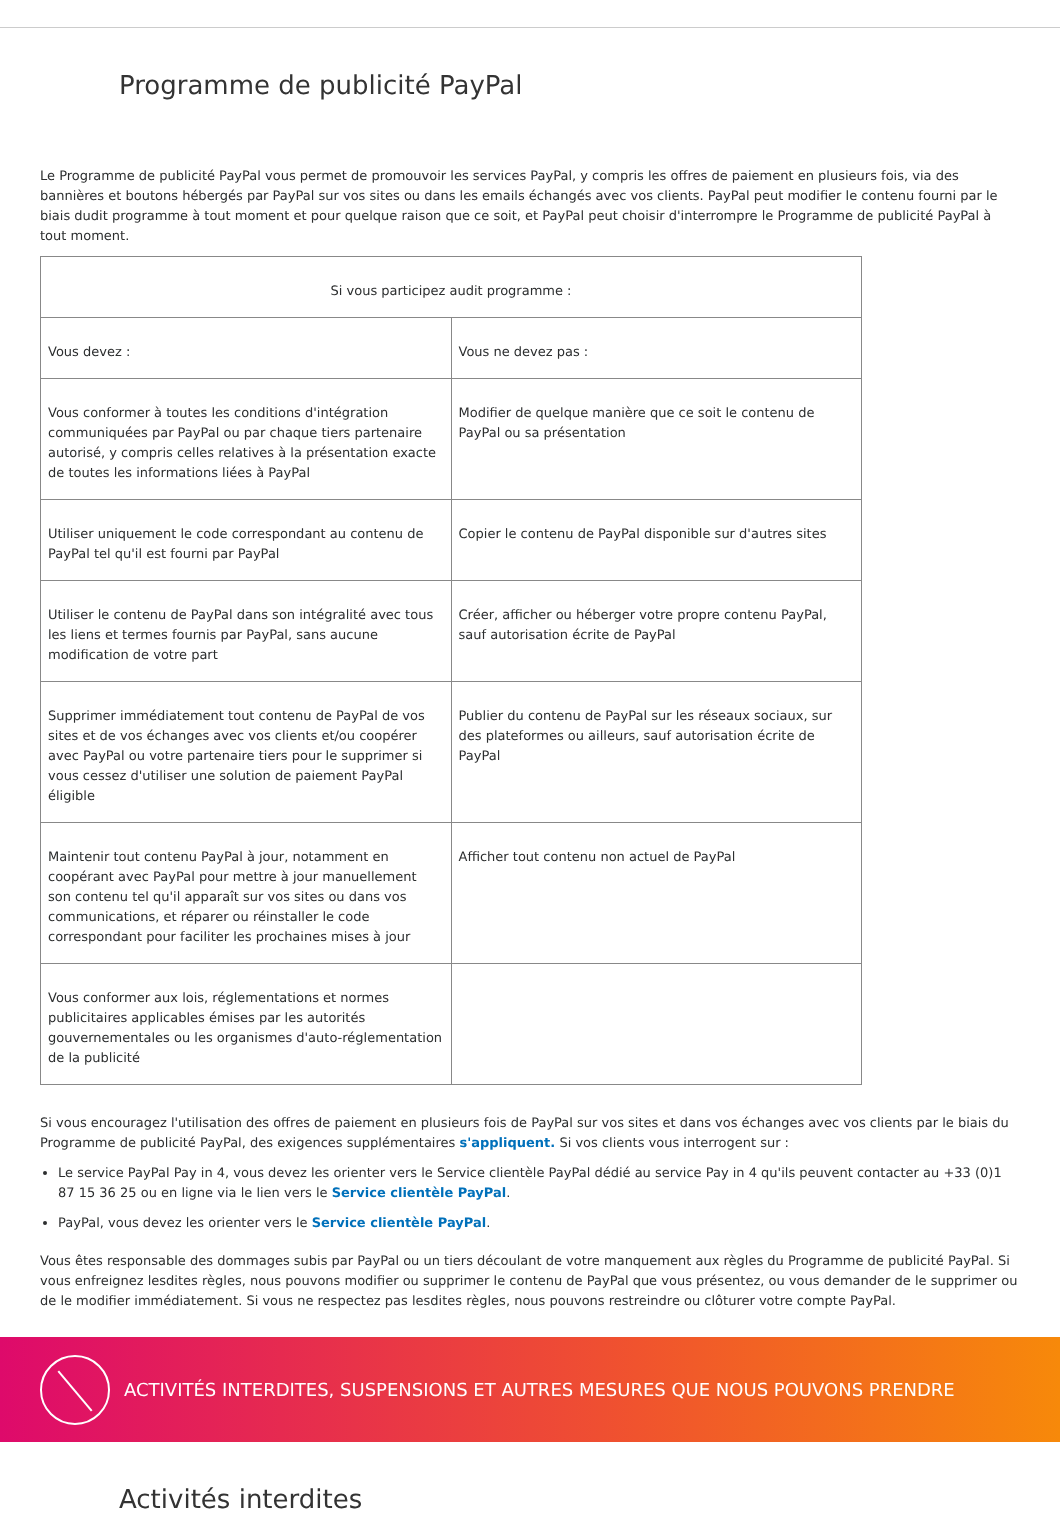Programme de publicité PayPal
Le Programme de publicité PayPal vous permet de promouvoir les services PayPal, y compris les offres de paiement en plusieurs fois, via des bannières et boutons hébergés par PayPal sur vos sites ou dans les emails échangés avec vos clients. PayPal peut modifier le contenu fourni par le biais dudit programme à tout moment et pour quelque raison que ce soit, et PayPal peut choisir d'interrompre le Programme de publicité PayPal à tout moment.
| Si vous participez audit programme : | |
| Vous devez : | Vous ne devez pas : |
| Vous conformer à toutes les conditions d'intégration communiquées par PayPal ou par chaque tiers partenaire autorisé, y compris celles relatives à la présentation exacte de toutes les informations liées à PayPal | Modifier de quelque manière que ce soit le contenu de PayPal ou sa présentation |
| Utiliser uniquement le code correspondant au contenu de PayPal tel qu'il est fourni par PayPal | Copier le contenu de PayPal disponible sur d'autres sites |
| Utiliser le contenu de PayPal dans son intégralité avec tous les liens et termes fournis par PayPal, sans aucune modification de votre part | Créer, afficher ou héberger votre propre contenu PayPal, sauf autorisation écrite de PayPal |
| Supprimer immédiatement tout contenu de PayPal de vos sites et de vos échanges avec vos clients et/ou coopérer avec PayPal ou votre partenaire tiers pour le supprimer si vous cessez d'utiliser une solution de paiement PayPal éligible | Publier du contenu de PayPal sur les réseaux sociaux, sur des plateformes ou ailleurs, sauf autorisation écrite de PayPal |
| Maintenir tout contenu PayPal à jour, notamment en coopérant avec PayPal pour mettre à jour manuellement son contenu tel qu'il apparaît sur vos sites ou dans vos communications, et réparer ou réinstaller le code correspondant pour faciliter les prochaines mises à jour | Afficher tout contenu non actuel de PayPal |
| Vous conformer aux lois, réglementations et normes publicitaires applicables émises par les autorités gouvernementales ou les organismes d'auto-réglementation de la publicité | |
Si vous encouragez l'utilisation des offres de paiement en plusieurs fois de PayPal sur vos sites et dans vos échanges avec vos clients par le biais du Programme de publicité PayPal, des exigences supplémentaires s'appliquent. Si vos clients vous interrogent sur :
Le service PayPal Pay in 4, vous devez les orienter vers le Service clientèle PayPal dédié au service Pay in 4 qu'ils peuvent contacter au +33 (0)1 87 15 36 25 ou en ligne via le lien vers le Service clientèle PayPal.
PayPal, vous devez les orienter vers le Service clientèle PayPal.
Vous êtes responsable des dommages subis par PayPal ou un tiers découlant de votre manquement aux règles du Programme de publicité PayPal. Si vous enfreignez lesdites règles, nous pouvons modifier ou supprimer le contenu de PayPal que vous présentez, ou vous demander de le supprimer ou de le modifier immédiatement. Si vous ne respectez pas lesdites règles, nous pouvons restreindre ou clôturer votre compte PayPal.
ACTIVITÉS INTERDITES, SUSPENSIONS ET AUTRES MESURES QUE NOUS POUVONS PRENDRE
Activités interdites